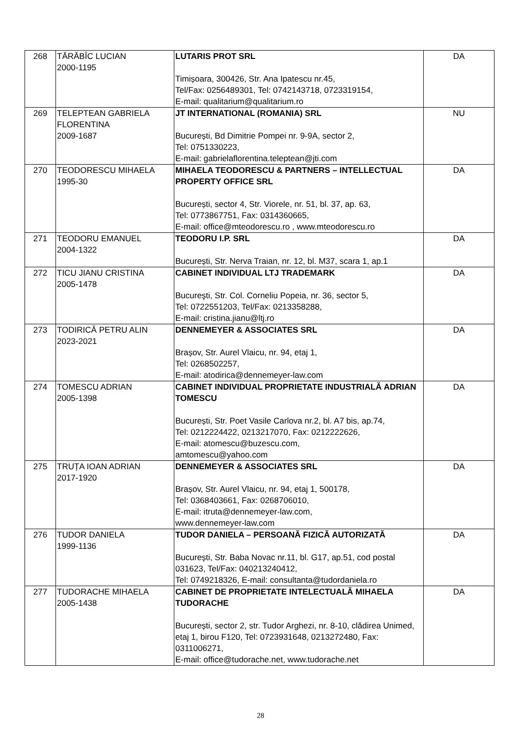| 268 | TĂRĂBÎC LUCIAN 2000-1195 | LUTARIS PROT SRL Timișoara, 300426, Str. Ana Ipatescu nr.45, Tel/Fax: 0256489301, Tel: 0742143718, 0723319154, E-mail: qualitarium@qualitarium.ro | DA |
| 269 | TELEPTEAN GABRIELA FLORENTINA 2009-1687 | JT INTERNATIONAL (ROMANIA) SRL București, Bd Dimitrie Pompei nr. 9-9A, sector 2, Tel: 0751330223, E-mail: gabrielaflorentina.teleptean@jti.com | NU |
| 270 | TEODORESCU MIHAELA 1995-30 | MIHAELA TEODORESCU & PARTNERS – INTELLECTUAL PROPERTY OFFICE SRL București, sector 4, Str. Viorele, nr. 51, bl. 37, ap. 63, Tel: 0773867751, Fax: 0314360665, E-mail: office@mteodorescu.ro , www.mteodorescu.ro | DA |
| 271 | TEODORU EMANUEL 2004-1322 | TEODORU I.P. SRL București, Str. Nerva Traian, nr. 12, bl. M37, scara 1, ap.1 | DA |
| 272 | TICU JIANU CRISTINA 2005-1478 | CABINET INDIVIDUAL LTJ TRADEMARK Bucureşti, Str. Col. Corneliu Popeia, nr. 36, sector 5, Tel: 0722551203, Tel/Fax: 0213358288, E-mail: cristina.jianu@ltj.ro | DA |
| 273 | TODIRICĂ PETRU ALIN 2023-2021 | DENNEMEYER & ASSOCIATES SRL Brașov, Str. Aurel Vlaicu, nr. 94, etaj 1, Tel: 0268502257, E-mail: atodirica@dennemeyer-law.com | DA |
| 274 | TOMESCU ADRIAN 2005-1398 | CABINET INDIVIDUAL PROPRIETATE INDUSTRIALĂ ADRIAN TOMESCU București, Str. Poet Vasile Carlova nr.2, bl. A7 bis, ap.74, Tel: 0212224422, 0213217070, Fax: 0212222626, E-mail: atomescu@buzescu.com, amtomescu@yahoo.com | DA |
| 275 | TRUȚA IOAN ADRIAN 2017-1920 | DENNEMEYER & ASSOCIATES SRL Brașov, Str. Aurel Vlaicu, nr. 94, etaj 1, 500178, Tel: 0368403661, Fax: 0268706010, E-mail: itruta@dennemeyer-law.com, www.dennemeyer-law.com | DA |
| 276 | TUDOR DANIELA 1999-1136 | TUDOR DANIELA – PERSOANĂ FIZICĂ AUTORIZATĂ București, Str. Baba Novac nr.11, bl. G17, ap.51, cod postal 031623, Tel/Fax: 040213240412, Tel: 0749218326, E-mail: consultanta@tudordaniela.ro | DA |
| 277 | TUDORACHE MIHAELA 2005-1438 | CABINET DE PROPRIETATE INTELECTUALĂ MIHAELA TUDORACHE București, sector 2, str. Tudor Arghezi, nr. 8-10, clădirea Unimed, etaj 1, birou F120, Tel: 0723931648, 0213272480, Fax: 0311006271, E-mail: office@tudorache.net, www.tudorache.net | DA |
28